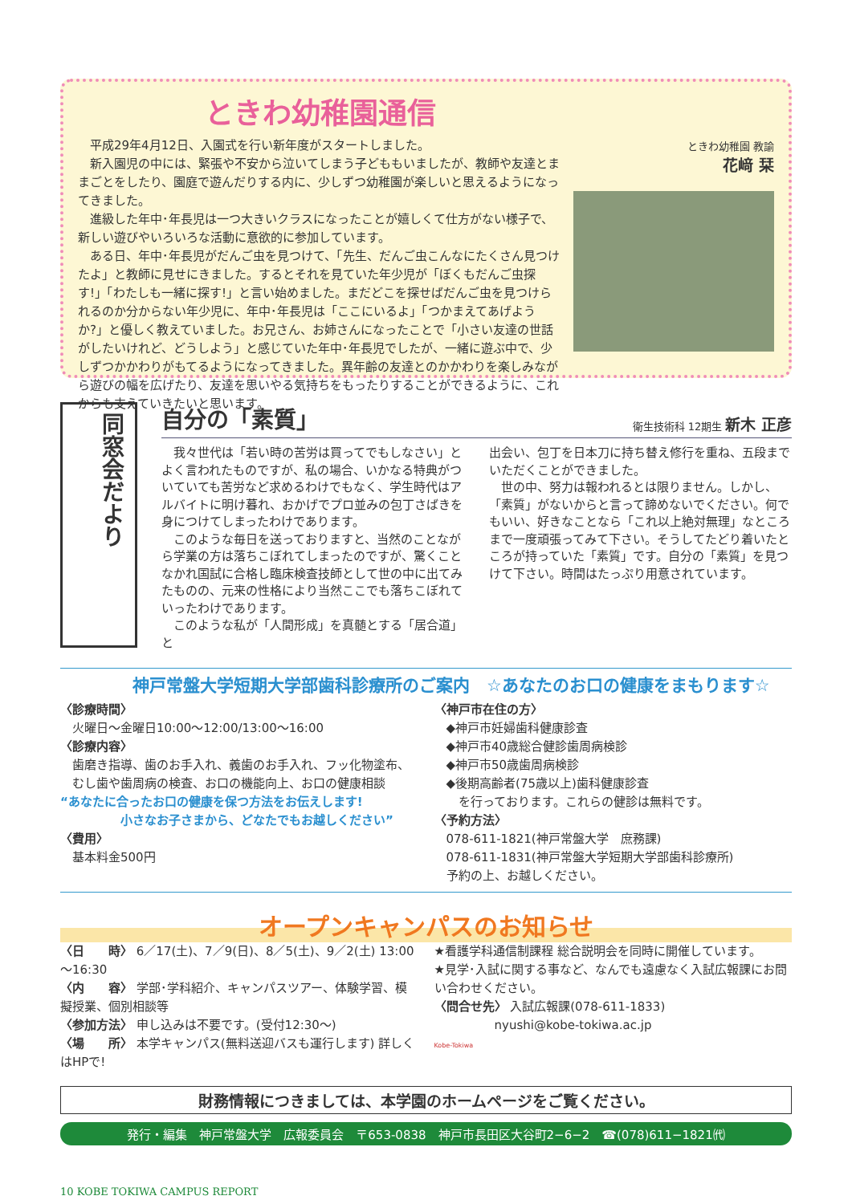ときわ幼稚園通信
平成29年4月12日、入園式を行い新年度がスタートしました。
新入園児の中には、緊張や不安から泣いてしまう子どももいましたが、教師や友達とままごとをしたり、園庭で遊んだりする内に、少しずつ幼稚園が楽しいと思えるようになってきました。
進級した年中･年長児は一つ大きいクラスになったことが嬉しくて仕方がない様子で、新しい遊びやいろいろな活動に意欲的に参加しています。
ある日、年中･年長児がだんご虫を見つけて、「先生、だんご虫こんなにたくさん見つけたよ」と教師に見せにきました。するとそれを見ていた年少児が「ぼくもだんご虫探す!」「わたしも一緒に探す!」と言い始めました。まだどこを探せばだんご虫を見つけられるのか分からない年少児に、年中･年長児は「ここにいるよ」「つかまえてあげようか?」と優しく教えていました。お兄さん、お姉さんになったことで「小さい友達の世話がしたいけれど、どうしよう」と感じていた年中･年長児でしたが、一緒に遊ぶ中で、少しずつかかわりがもてるようになってきました。異年齢の友達とのかかわりを楽しみながら遊びの幅を広げたり、友達を思いやる気持ちをもったりすることができるように、これからも支えていきたいと思います。
ときわ幼稚園 教諭
花﨑 栞
同窓会だより
自分の「素質」 衛生技術科 12期生 新木 正彦
我々世代は「若い時の苦労は買ってでもしなさい」とよく言われたものですが、私の場合、いかなる特典がついていても苦労など求めるわけでもなく、学生時代はアルバイトに明け暮れ、おかげでプロ並みの包丁さばきを身につけてしまったわけであります。
このような毎日を送っておりますと、当然のことながら学業の方は落ちこぼれてしまったのですが、驚くことなかれ国試に合格し臨床検査技師として世の中に出てみたものの、元来の性格により当然ここでも落ちこぼれていったわけであります。
このような私が「人間形成」を真髄とする「居合道」と
出会い、包丁を日本刀に持ち替え修行を重ね、五段までいただくことができました。
世の中、努力は報われるとは限りません。しかし、「素質」がないからと言って諦めないでください。何でもいい、好きなことなら「これ以上絶対無理」なところまで一度頑張ってみて下さい。そうしてたどり着いたところが持っていた「素質」です。自分の「素質」を見つけて下さい。時間はたっぷり用意されています。
神戸常盤大学短期大学部歯科診療所のご案内　☆あなたのお口の健康をまもります☆
〈診療時間〉
　火曜日～金曜日10:00～12:00/13:00～16:00
〈診療内容〉
　歯磨き指導、歯のお手入れ、義歯のお手入れ、フッ化物塗布、
　むし歯や歯周病の検査、お口の機能向上、お口の健康相談
“あなたに合ったお口の健康を保つ方法をお伝えします!
　　　　　小さなお子さまから、どなたでもお越しください”
〈費用〉
　基本料金500円
〈神戸市在住の方〉
　◆神戸市妊婦歯科健康診査
　◆神戸市40歳総合健診歯周病検診
　◆神戸市50歳歯周病検診
　◆後期高齢者(75歳以上)歯科健康診査
　　を行っております。これらの健診は無料です。
〈予約方法〉
　078-611-1821(神戸常盤大学　庶務課)
　078-611-1831(神戸常盤大学短期大学部歯科診療所)
　予約の上、お越しください。
オープンキャンパスのお知らせ
〈日　　時〉 6／17(土)、7／9(日)、8／5(土)、9／2(土) 13:00～16:30
〈内　　容〉 学部･学科紹介、キャンパスツアー、体験学習、模擬授業、個別相談等
〈参加方法〉 申し込みは不要です。(受付12:30～)
〈場　　所〉 本学キャンパス(無料送迎バスも運行します) 詳しくはHPで!
★看護学科通信制課程 総合説明会を同時に開催しています。
★見学･入試に関する事など、なんでも遠慮なく入試広報課にお問い合わせください。
〈問合せ先〉 入試広報課(078-611-1833)
　　　　　nyushi@kobe-tokiwa.ac.jp
Kobe-Tokiwa
財務情報につきましては、本学園のホームページをご覧ください。
発行・編集　神戸常盤大学　広報委員会　〒653-0838　神戸市長田区大谷町2−6−2　☎(078)611−1821㈹
10 KOBE TOKIWA CAMPUS REPORT